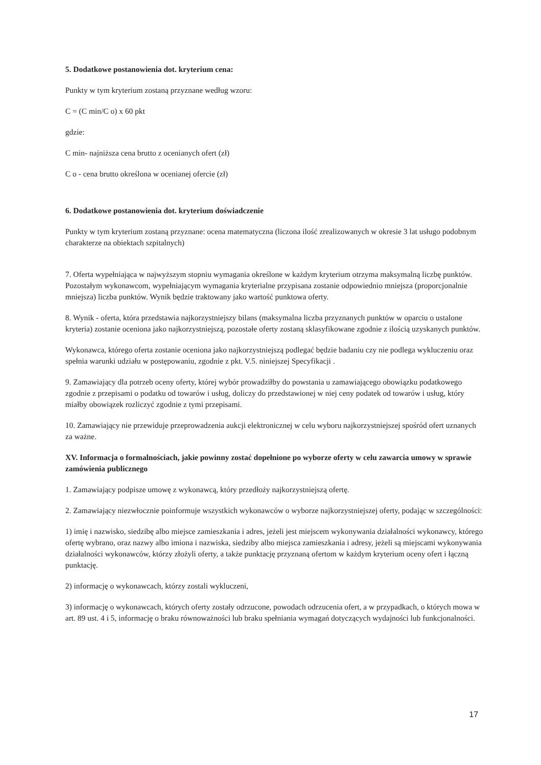5. Dodatkowe postanowienia dot. kryterium cena:
Punkty w tym kryterium zostaną przyznane według wzoru:
C = (C min/C o) x 60 pkt
gdzie:
C min- najniższa cena brutto z ocenianych ofert (zł)
C o - cena brutto określona w ocenianej ofercie (zł)
6. Dodatkowe postanowienia dot. kryterium doświadczenie
Punkty w tym kryterium zostaną przyznane: ocena matematyczna (liczona ilość zrealizowanych w okresie 3 lat usługo podobnym charakterze na obiektach szpitalnych)
7. Oferta wypełniająca w najwyższym stopniu wymagania określone w każdym kryterium otrzyma maksymalną liczbę punktów. Pozostałym wykonawcom, wypełniającym wymagania kryterialne przypisana zostanie odpowiednio mniejsza (proporcjonalnie mniejsza) liczba punktów. Wynik będzie traktowany jako wartość punktowa oferty.
8. Wynik - oferta, która przedstawia najkorzystniejszy bilans (maksymalna liczba przyznanych punktów w oparciu o ustalone kryteria) zostanie oceniona jako najkorzystniejszą, pozostałe oferty zostaną sklasyfikowane zgodnie z ilością uzyskanych punktów.
Wykonawca, którego oferta zostanie oceniona jako najkorzystniejszą podlegać będzie badaniu czy nie podlega wykluczeniu oraz spełnia warunki udziału w postępowaniu, zgodnie z pkt. V.5. niniejszej Specyfikacji .
9. Zamawiający dla potrzeb oceny oferty, której wybór prowadziłby do powstania u zamawiającego obowiązku podatkowego zgodnie z przepisami o podatku od towarów i usług, doliczy do przedstawionej w niej ceny podatek od towarów i usług, który miałby obowiązek rozliczyć zgodnie z tymi przepisami.
10. Zamawiający nie przewiduje przeprowadzenia aukcji elektronicznej w celu wyboru najkorzystniejszej spośród ofert uznanych za ważne.
XV. Informacja o formalnościach, jakie powinny zostać dopełnione po wyborze oferty w celu zawarcia umowy w sprawie zamówienia publicznego
1. Zamawiający podpisze umowę z wykonawcą, który przedłoży najkorzystniejszą ofertę.
2. Zamawiający niezwłocznie poinformuje wszystkich wykonawców o wyborze najkorzystniejszej oferty, podając w szczególności:
1) imię i nazwisko, siedzibę albo miejsce zamieszkania i adres, jeżeli jest miejscem wykonywania działalności wykonawcy, którego ofertę wybrano, oraz nazwy albo imiona i nazwiska, siedziby albo miejsca zamieszkania i adresy, jeżeli są miejscami wykonywania działalności wykonawców, którzy złożyli oferty, a także punktację przyznaną ofertom w każdym kryterium oceny ofert i łączną punktację.
2) informację o wykonawcach, którzy zostali wykluczeni,
3) informację o wykonawcach, których oferty zostały odrzucone, powodach odrzucenia ofert, a w przypadkach, o których mowa w art. 89 ust. 4 i 5, informację o braku równoważności lub braku spełniania wymagań dotyczących wydajności lub funkcjonalności.
17